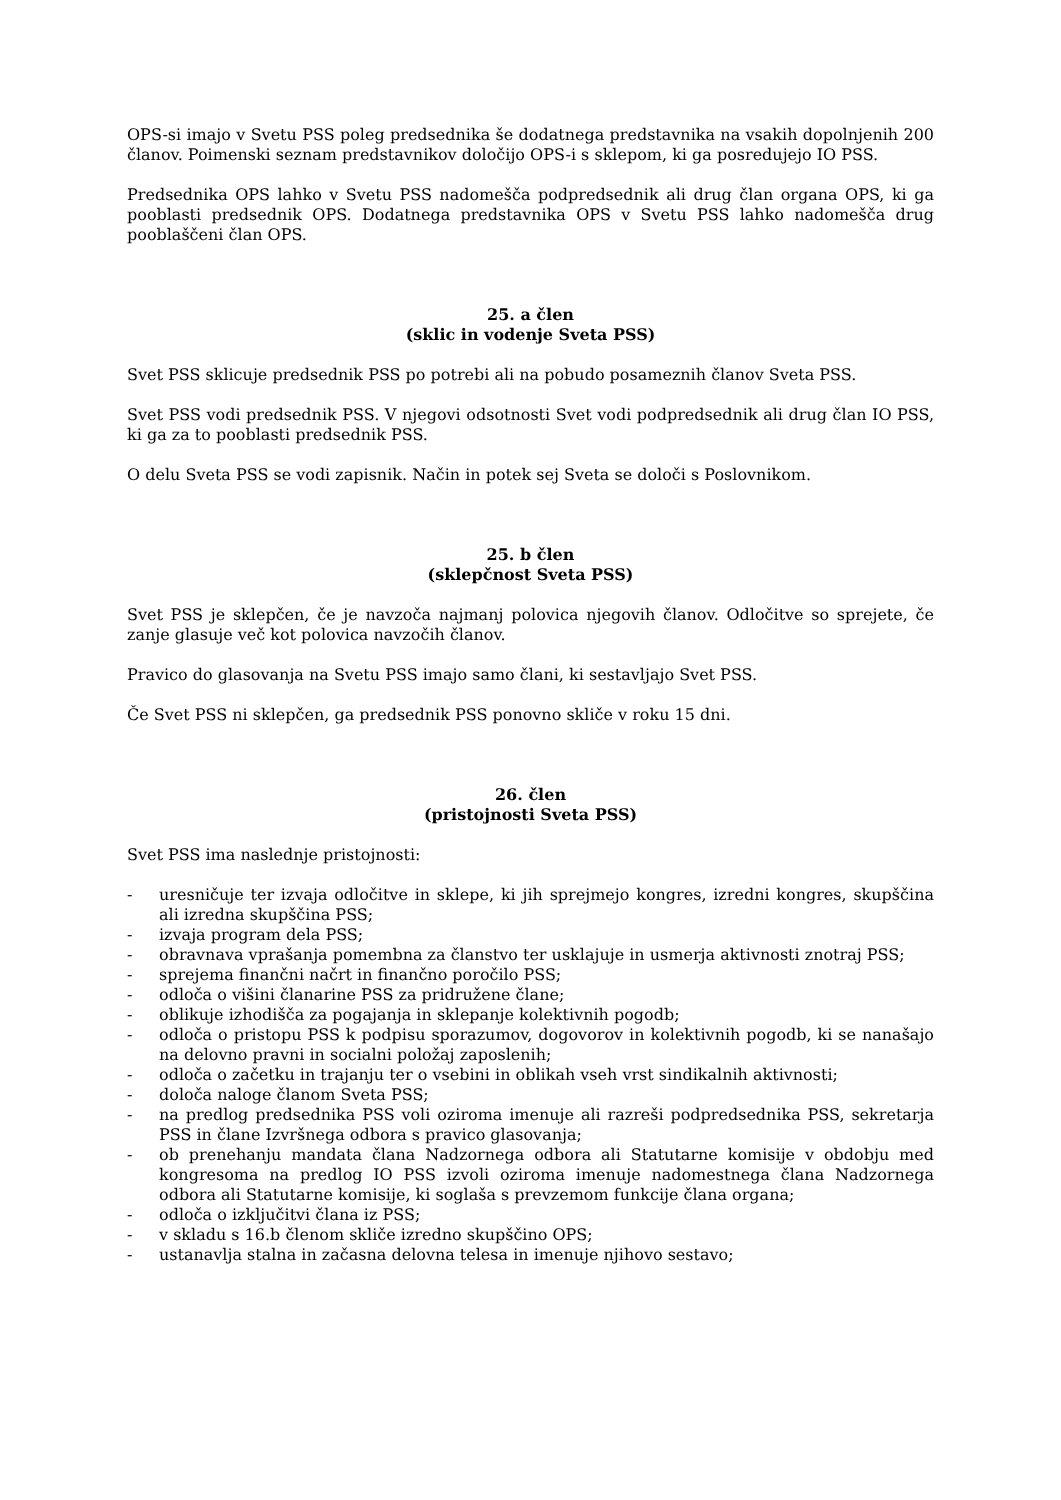OPS-si imajo v Svetu PSS poleg predsednika še dodatnega predstavnika na vsakih dopolnjenih 200 članov. Poimenski seznam predstavnikov določijo OPS-i s sklepom, ki ga posredujejo IO PSS.
Predsednika OPS lahko v Svetu PSS nadomešča podpredsednik ali drug član organa OPS, ki ga pooblasti predsednik OPS. Dodatnega predstavnika OPS v Svetu PSS lahko nadomešča drug pooblaščeni član OPS.
25. a člen
(sklic in vodenje Sveta PSS)
Svet PSS sklicuje predsednik PSS po potrebi ali na pobudo posameznih članov Sveta PSS.
Svet PSS vodi predsednik PSS. V njegovi odsotnosti Svet vodi podpredsednik ali drug član IO PSS, ki ga za to pooblasti predsednik PSS.
O delu Sveta PSS se vodi zapisnik. Način in potek sej Sveta se določi s Poslovnikom.
25. b člen
(sklepčnost Sveta PSS)
Svet PSS je sklepčen, če je navzoča najmanj polovica njegovih članov. Odločitve so sprejete, če zanje glasuje več kot polovica navzočih članov.
Pravico do glasovanja na Svetu PSS imajo samo člani, ki sestavljajo Svet PSS.
Če Svet PSS ni sklepčen, ga predsednik PSS ponovno skliče v roku 15 dni.
26. člen
(pristojnosti Sveta PSS)
Svet PSS ima naslednje pristojnosti:
- uresničuje ter izvaja odločitve in sklepe, ki jih sprejmejo kongres, izredni kongres, skupščina ali izredna skupščina PSS;
- izvaja program dela PSS;
- obravnava vprašanja pomembna za članstvo ter usklajuje in usmerja aktivnosti znotraj PSS;
- sprejema finančni načrt in finančno poročilo PSS;
- odloča o višini članarine PSS za pridružene člane;
- oblikuje izhodišča za pogajanja in sklepanje kolektivnih pogodb;
- odloča o pristopu PSS k podpisu sporazumov, dogovorov in kolektivnih pogodb, ki se nanašajo na delovno pravni in socialni položaj zaposlenih;
- odloča o začetku in trajanju ter o vsebini in oblikah vseh vrst sindikalnih aktivnosti;
- določa naloge članom Sveta PSS;
- na predlog predsednika PSS voli oziroma imenuje ali razreši podpredsednika PSS, sekretarja PSS in člane Izvršnega odbora s pravico glasovanja;
- ob prenehanju mandata člana Nadzornega odbora ali Statutarne komisije v obdobju med kongresoma na predlog IO PSS izvoli oziroma imenuje nadomestnega člana Nadzornega odbora ali Statutarne komisije, ki soglaša s prevzemom funkcije člana organa;
- odloča o izključitvi člana iz PSS;
- v skladu s 16.b členom skliče izredno skupščino OPS;
- ustanavlja stalna in začasna delovna telesa in imenuje njihovo sestavo;